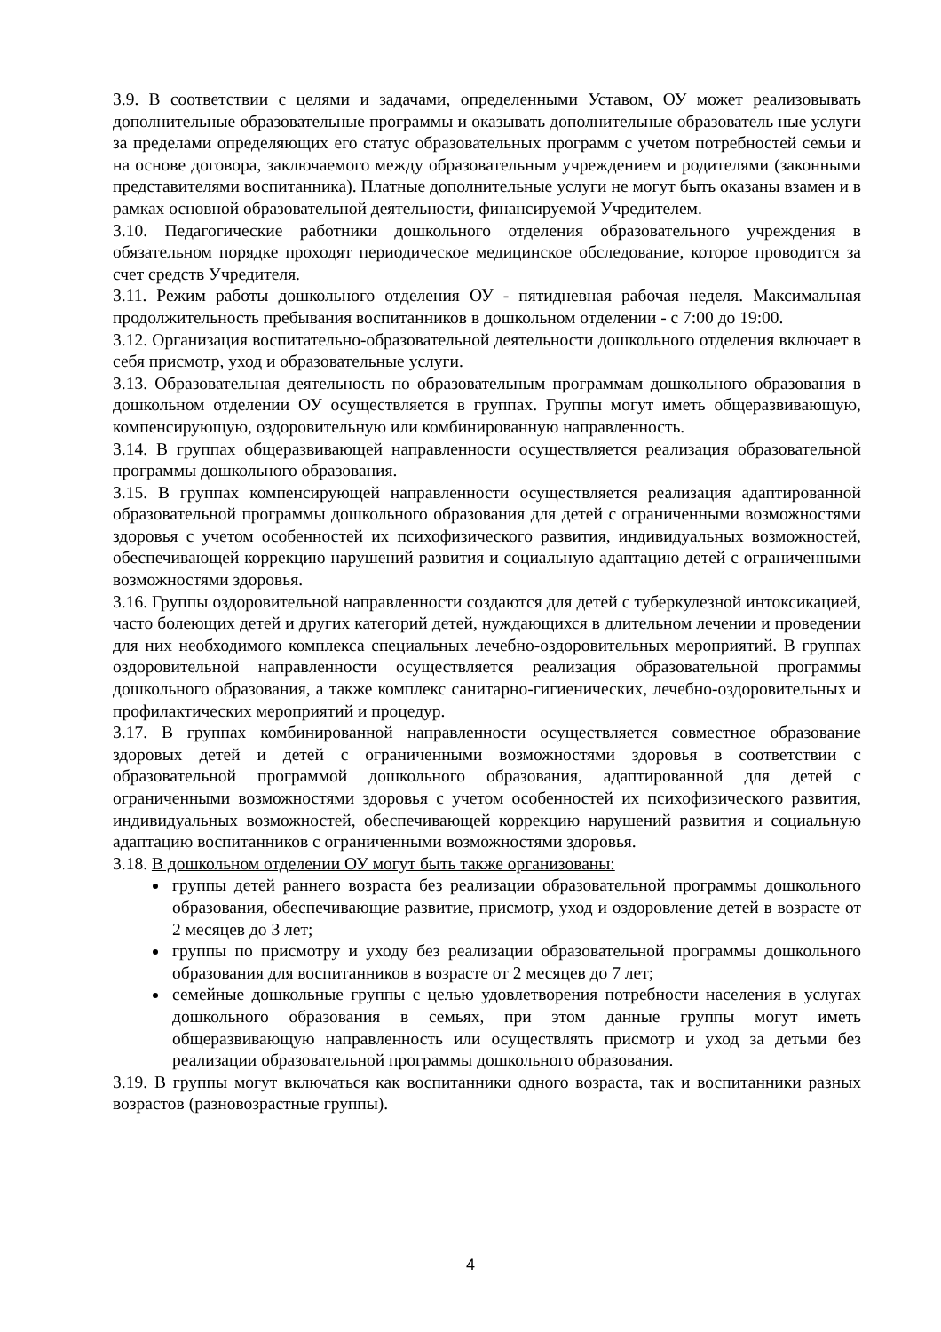3.9. В соответствии с целями и задачами, определенными Уставом, ОУ может реализовывать дополнительные образовательные программы и оказывать дополнительные образователь ные услуги за пределами определяющих его статус образовательных программ с учетом потребностей семьи и на основе договора, заключаемого между образовательным учреждением и родителями (законными представителями воспитанника). Платные дополнительные услуги не могут быть оказаны взамен и в рамках основной образовательной деятельности, финансируемой Учредителем.
3.10. Педагогические работники дошкольного отделения образовательного учреждения в обязательном порядке проходят периодическое медицинское обследование, которое проводится за счет средств Учредителя.
3.11. Режим работы дошкольного отделения ОУ - пятидневная рабочая неделя. Максимальная продолжительность пребывания воспитанников в дошкольном отделении - с 7:00 до 19:00.
3.12. Организация воспитательно-образовательной деятельности дошкольного отделения включает в себя присмотр, уход и образовательные услуги.
3.13. Образовательная деятельность по образовательным программам дошкольного образования в дошкольном отделении ОУ осуществляется в группах. Группы могут иметь общеразвивающую, компенсирующую, оздоровительную или комбинированную направленность.
3.14. В группах общеразвивающей направленности осуществляется реализация образовательной программы дошкольного образования.
3.15. В группах компенсирующей направленности осуществляется реализация адаптированной образовательной программы дошкольного образования для детей с ограниченными возможностями здоровья с учетом особенностей их психофизического развития, индивидуальных возможностей, обеспечивающей коррекцию нарушений развития и социальную адаптацию детей с ограниченными возможностями здоровья.
3.16. Группы оздоровительной направленности создаются для детей с туберкулезной интоксикацией, часто болеющих детей и других категорий детей, нуждающихся в длительном лечении и проведении для них необходимого комплекса специальных лечебно-оздоровительных мероприятий. В группах оздоровительной направленности осуществляется реализация образовательной программы дошкольного образования, а также комплекс санитарно-гигиенических, лечебно-оздоровительных и профилактических мероприятий и процедур.
3.17. В группах комбинированной направленности осуществляется совместное образование здоровых детей и детей с ограниченными возможностями здоровья в соответствии с образовательной программой дошкольного образования, адаптированной для детей с ограниченными возможностями здоровья с учетом особенностей их психофизического развития, индивидуальных возможностей, обеспечивающей коррекцию нарушений развития и социальную адаптацию воспитанников с ограниченными возможностями здоровья.
3.18. В дошкольном отделении ОУ могут быть также организованы:
группы детей раннего возраста без реализации образовательной программы дошкольного образования, обеспечивающие развитие, присмотр, уход и оздоровление детей в возрасте от 2 месяцев до 3 лет;
группы по присмотру и уходу без реализации образовательной программы дошкольного образования для воспитанников в возрасте от 2 месяцев до 7 лет;
семейные дошкольные группы с целью удовлетворения потребности населения в услугах дошкольного образования в семьях, при этом данные группы могут иметь общеразвивающую направленность или осуществлять присмотр и уход за детьми без реализации образовательной программы дошкольного образования.
3.19. В группы могут включаться как воспитанники одного возраста, так и воспитанники разных возрастов (разновозрастные группы).
4